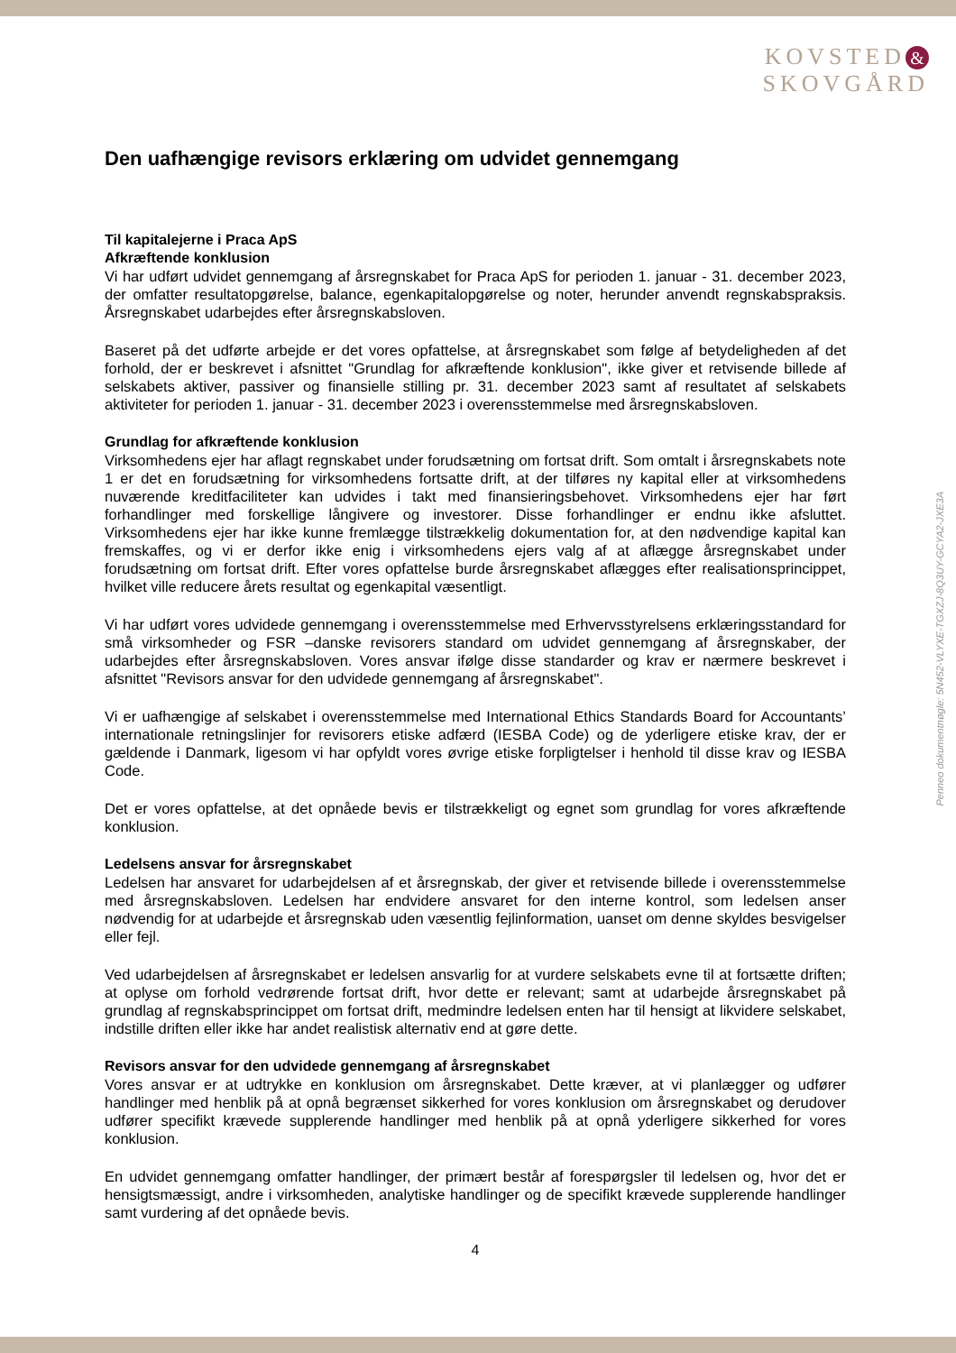KOVSTED &
SKOVGÅRD
Den uafhængige revisors erklæring om udvidet gennemgang
Til kapitalejerne i Praca ApS
Afkræftende konklusion
Vi har udført udvidet gennemgang af årsregnskabet for Praca ApS for perioden 1. januar - 31. december 2023, der omfatter resultatopgørelse, balance, egenkapitalopgørelse og noter, herunder anvendt regnskabspraksis. Årsregnskabet udarbejdes efter årsregnskabsloven.
Baseret på det udførte arbejde er det vores opfattelse, at årsregnskabet som følge af betydeligheden af det forhold, der er beskrevet i afsnittet "Grundlag for afkræftende konklusion", ikke giver et retvisende billede af selskabets aktiver, passiver og finansielle stilling pr. 31. december 2023 samt af resultatet af selskabets aktiviteter for perioden 1. januar - 31. december 2023 i overensstemmelse med årsregnskabsloven.
Grundlag for afkræftende konklusion
Virksomhedens ejer har aflagt regnskabet under forudsætning om fortsat drift. Som omtalt i årsregnskabets note 1 er det en forudsætning for virksomhedens fortsatte drift, at der tilføres ny kapital eller at virksomhedens nuværende kreditfaciliteter kan udvides i takt med finansieringsbehovet. Virksomhedens ejer har ført forhandlinger med forskellige långivere og investorer. Disse forhandlinger er endnu ikke afsluttet. Virksomhedens ejer har ikke kunne fremlægge tilstrækkelig dokumentation for, at den nødvendige kapital kan fremskaffes, og vi er derfor ikke enig i virksomhedens ejers valg af at aflægge årsregnskabet under forudsætning om fortsat drift. Efter vores opfattelse burde årsregnskabet aflægges efter realisationsprincippet, hvilket ville reducere årets resultat og egenkapital væsentligt.
Vi har udført vores udvidede gennemgang i overensstemmelse med Erhvervsstyrelsens erklæringsstandard for små virksomheder og FSR –danske revisorers standard om udvidet gennemgang af årsregnskaber, der udarbejdes efter årsregnskabsloven. Vores ansvar ifølge disse standarder og krav er nærmere beskrevet i afsnittet "Revisors ansvar for den udvidede gennemgang af årsregnskabet".
Vi er uafhængige af selskabet i overensstemmelse med International Ethics Standards Board for Accountants’ internationale retningslinjer for revisorers etiske adfærd (IESBA Code) og de yderligere etiske krav, der er gældende i Danmark, ligesom vi har opfyldt vores øvrige etiske forpligtelser i henhold til disse krav og IESBA Code.
Det er vores opfattelse, at det opnåede bevis er tilstrækkeligt og egnet som grundlag for vores afkræftende konklusion.
Ledelsens ansvar for årsregnskabet
Ledelsen har ansvaret for udarbejdelsen af et årsregnskab, der giver et retvisende billede i overensstemmelse med årsregnskabsloven. Ledelsen har endvidere ansvaret for den interne kontrol, som ledelsen anser nødvendig for at udarbejde et årsregnskab uden væsentlig fejlinformation, uanset om denne skyldes besvigelser eller fejl.
Ved udarbejdelsen af årsregnskabet er ledelsen ansvarlig for at vurdere selskabets evne til at fortsætte driften; at oplyse om forhold vedrørende fortsat drift, hvor dette er relevant; samt at udarbejde årsregnskabet på grundlag af regnskabsprincippet om fortsat drift, medmindre ledelsen enten har til hensigt at likvidere selskabet, indstille driften eller ikke har andet realistisk alternativ end at gøre dette.
Revisors ansvar for den udvidede gennemgang af årsregnskabet
Vores ansvar er at udtrykke en konklusion om årsregnskabet. Dette kræver, at vi planlægger og udfører handlinger med henblik på at opnå begrænset sikkerhed for vores konklusion om årsregnskabet og derudover udfører specifikt krævede supplerende handlinger med henblik på at opnå yderligere sikkerhed for vores konklusion.
En udvidet gennemgang omfatter handlinger, der primært består af forespørgsler til ledelsen og, hvor det er hensigtsmæssigt, andre i virksomheden, analytiske handlinger og de specifikt krævede supplerende handlinger samt vurdering af det opnåede bevis.
4
Penneo dokumentnøgle: 5N452-VLYXE-TGXZJ-8Q3UY-GCYA2-JXE3A